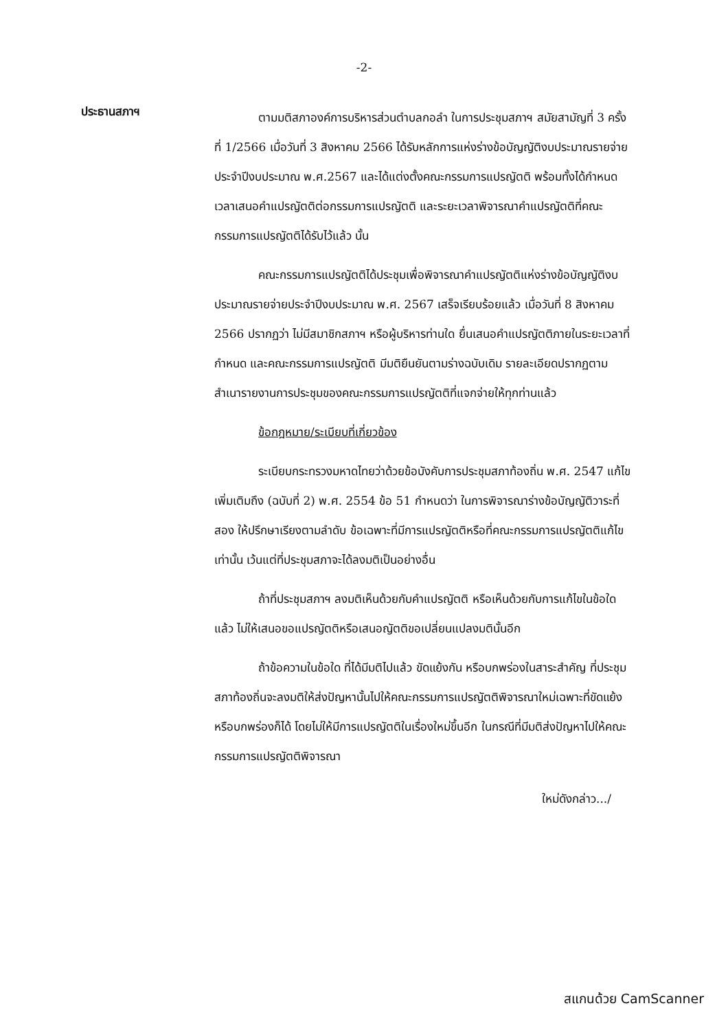-2-
ประธานสภาฯ
ตามมติสภาองค์การบริหารส่วนตำบลกอลำ ในการประชุมสภาฯ สมัยสามัญที่ 3 ครั้งที่ 1/2566 เมื่อวันที่ 3 สิงหาคม 2566 ได้รับหลักการแห่งร่างข้อบัญญัติงบประมาณรายจ่ายประจำปีงบประมาณ พ.ศ.2567 และได้แต่งตั้งคณะกรรมการแปรญัตติ พร้อมทั้งได้กำหนดเวลาเสนอคำแปรญัตติต่อกรรมการแปรญัตติ และระยะเวลาพิจารณาคำแปรญัตติที่คณะกรรมการแปรญัตติได้รับไว้แล้ว นั้น
คณะกรรมการแปรญัตติได้ประชุมเพื่อพิจารณาคำแปรญัตติแห่งร่างข้อบัญญัติงบประมาณรายจ่ายประจำปีงบประมาณ พ.ศ. 2567 เสร็จเรียบร้อยแล้ว เมื่อวันที่ 8 สิงหาคม 2566 ปรากฏว่า ไม่มีสมาชิกสภาฯ หรือผู้บริหารท่านใด ยื่นเสนอคำแปรญัตติภายในระยะเวลาที่กำหนด และคณะกรรมการแปรญัตติ มีมติยืนยันตามร่างฉบับเดิม รายละเอียดปรากฏตามสำเนารายงานการประชุมของคณะกรรมการแปรญัตติที่แจกจ่ายให้ทุกท่านแล้ว
ข้อกฎหมาย/ระเบียบที่เกี่ยวข้อง
ระเบียบกระทรวงมหาดไทยว่าด้วยข้อบังคับการประชุมสภาท้องถิ่น พ.ศ. 2547 แก้ไขเพิ่มเติมถึง (ฉบับที่ 2) พ.ศ. 2554 ข้อ 51 กำหนดว่า ในการพิจารณาร่างข้อบัญญัติวาระที่สอง ให้ปรึกษาเรียงตามลำดับ ข้อเฉพาะที่มีการแปรญัตติหรือที่คณะกรรมการแปรญัตติแก้ไขเท่านั้น เว้นแต่ที่ประชุมสภาจะได้ลงมติเป็นอย่างอื่น
ถ้าที่ประชุมสภาฯ ลงมติเห็นด้วยกับคำแปรญัตติ หรือเห็นด้วยกับการแก้ไขในข้อใดแล้ว ไม่ให้เสนอขอแปรญัตติหรือเสนอญัตติขอเปลี่ยนแปลงมตินั้นอีก
ถ้าข้อความในข้อใด ที่ได้มีมติไปแล้ว ขัดแย้งกัน หรือบกพร่องในสาระสำคัญ ที่ประชุมสภาท้องถิ่นจะลงมติให้ส่งปัญหานั้นไปให้คณะกรรมการแปรญัตติพิจารณาใหม่เฉพาะที่ขัดแย้งหรือบกพร่องก็ได้ โดยไม่ให้มีการแปรญัตติในเรื่องใหม่ขึ้นอีก ในกรณีที่มีมติส่งปัญหาไปให้คณะกรรมการแปรญัตติพิจารณา
ใหม่ดังกล่าว.../
สแกนด้วย CamScanner